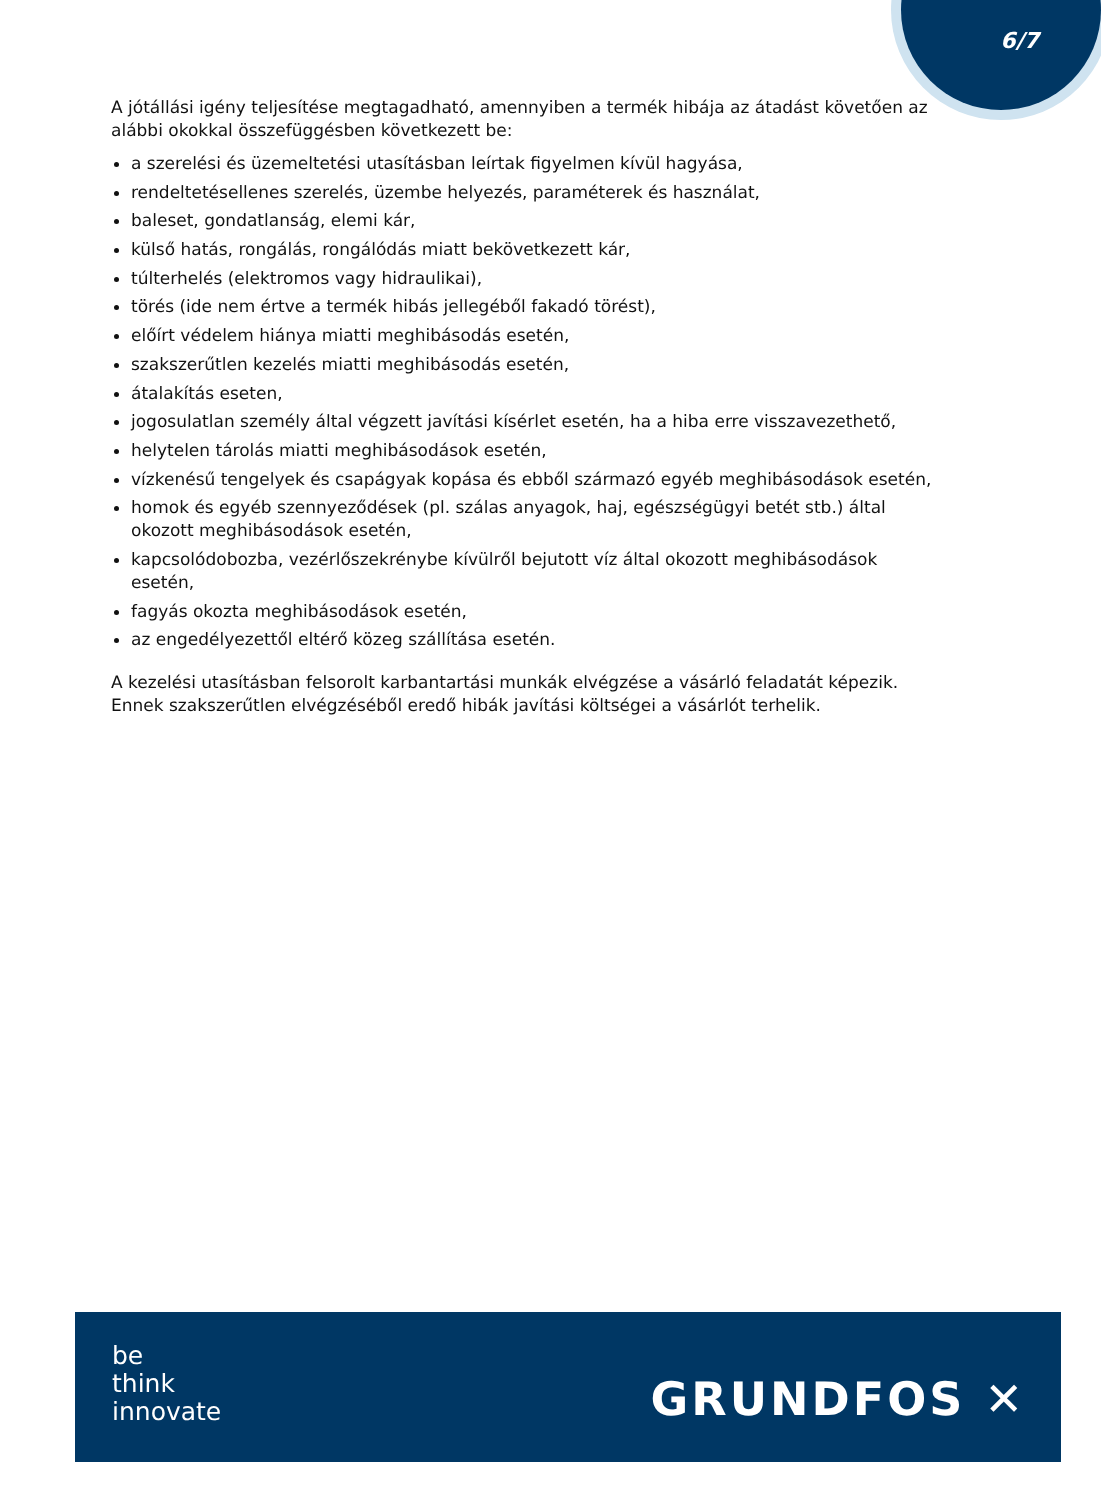6/7
A jótállási igény teljesítése megtagadható, amennyiben a termék hibája az átadást követően az alábbi okokkal összefüggésben következett be:
a szerelési és üzemeltetési utasításban leírtak figyelmen kívül hagyása,
rendeltetésellenes szerelés, üzembe helyezés, paraméterek és használat,
baleset, gondatlanság, elemi kár,
külső hatás, rongálás, rongálódás miatt bekövetkezett kár,
túlterhelés (elektromos vagy hidraulikai),
törés (ide nem értve a termék hibás jellegéből fakadó törést),
előírt védelem hiánya miatti meghibásodás esetén,
szakszerűtlen kezelés miatti meghibásodás esetén,
átalakítás eseten,
jogosulatlan személy által végzett javítási kísérlet esetén, ha a hiba erre visszavezethető,
helytelen tárolás miatti meghibásodások esetén,
vízkenésű tengelyek és csapágyak kopása és ebből származó egyéb meghibásodások esetén,
homok és egyéb szennyeződések (pl. szálas anyagok, haj, egészségügyi betét stb.) által okozott meghibásodások esetén,
kapcsolódobozba, vezérlőszekrénybe kívülről bejutott víz által okozott meghibásodások esetén,
fagyás okozta meghibásodások esetén,
az engedélyezettől eltérő közeg szállítása esetén.
A kezelési utasításban felsorolt karbantartási munkák elvégzése a vásárló feladatát képezik. Ennek szakszerűtlen elvégzéséből eredő hibák javítási költségei a vásárlót terhelik.
be
think
innovate
GRUNDFOS ✕